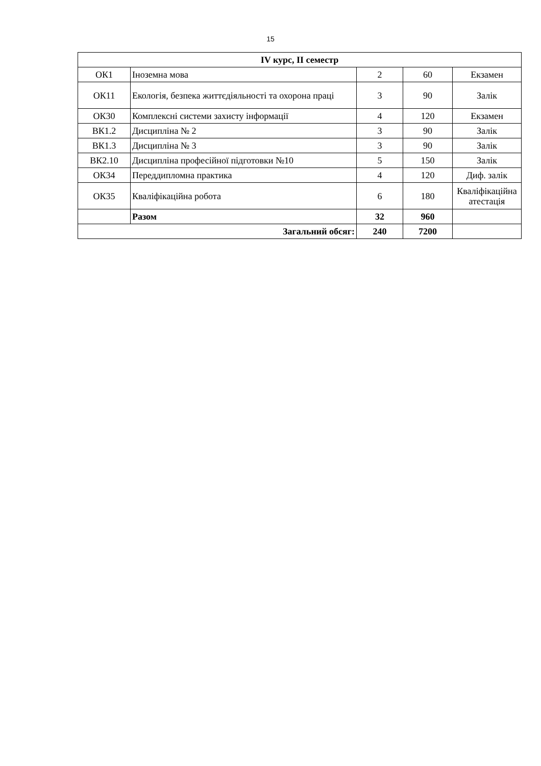15
| IV курс, ІІ семестр | | | | |
| --- | --- | --- | --- | --- |
| ОК1 | Іноземна мова | 2 | 60 | Екзамен |
| ОК11 | Екологія, безпека життєдіяльності та охорона праці | 3 | 90 | Залік |
| ОК30 | Комплексні системи захисту інформації | 4 | 120 | Екзамен |
| ВК1.2 | Дисципліна № 2 | 3 | 90 | Залік |
| ВК1.3 | Дисципліна № 3 | 3 | 90 | Залік |
| ВК2.10 | Дисципліна професійної підготовки №10 | 5 | 150 | Залік |
| ОК34 | Переддипломна практика | 4 | 120 | Диф. залік |
| ОК35 | Кваліфікаційна робота | 6 | 180 | Кваліфікаційна атестація |
| | Разом | 32 | 960 | |
| Загальний обсяг: | | 240 | 7200 | |